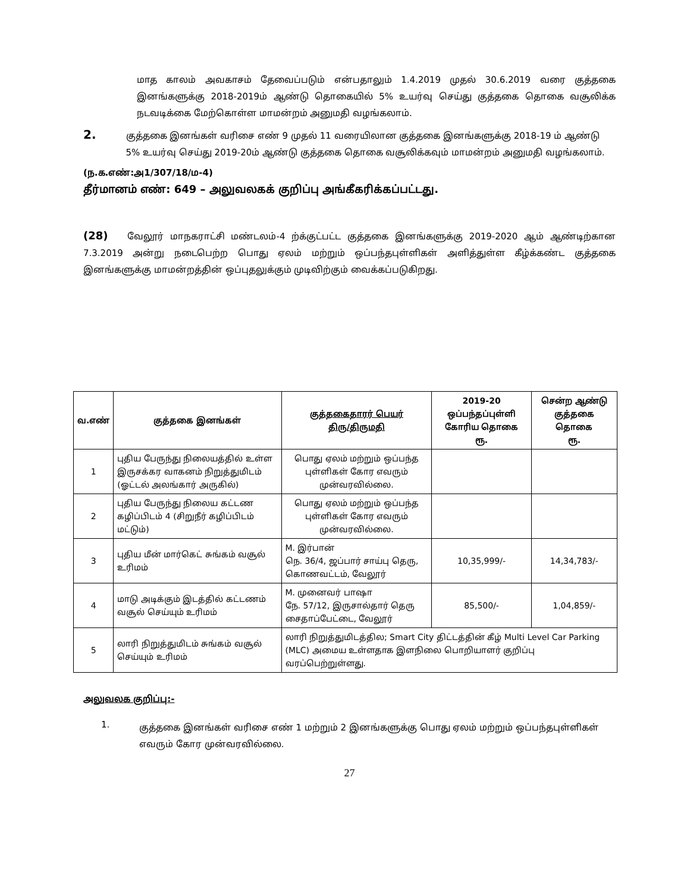மாத காலம் அவகாசம் தேவைப்படும் என்பதாலும் 1.4.2019 முதல் 30.6.2019 வரை குத்தகை இனங்களுக்கு 2018-2019ம் ஆண்டு தொகையில் 5% உயர்வு செய்து குத்தகை தொகை வசூலிக்க நடவடிக்கை மேற்கொள்ள மாமன்றம் அனுமதி வழங்கலாம்.
2.
குத்தகை இனங்கள் வரிசை எண் 9 முதல் 11 வரையிலான குத்தகை இனங்களுக்கு 2018-19 ம் ஆண்டு 5% உயர்வு செய்து 2019-20ம் ஆண்டு குத்தகை தொகை வசூலிக்கவும் மாமன்றம் அனுமதி வழங்கலாம்.
(ந.க.எண்:அ1/307/18/ம-4)
தீர்மானம் எண்: 649 – அலுவலகக் குறிப்பு அங்கீகரிக்கப்பட்டது.
(28) வேலூர் மாநகராட்சி மண்டலம்-4 ற்க்குட்பட்ட குத்தகை இனங்களுக்கு 2019-2020 ஆம் ஆண்டிற்கான 7.3.2019 அன்று நடைபெற்ற பொது ஏலம் மற்றும் ஒப்பந்தபுள்ளிகள் அளித்துள்ள கீழ்க்கண்ட குத்தகை இனங்களுக்கு மாமன்றத்தின் ஒப்புதலுக்கும் முடிவிற்கும் வைக்கப்படுகிறது.
| வ.எண் | குத்தகை இனங்கள் | குத்தகைதாரர் பெயர் திரு/திருமதி | 2019-20 ஒப்பந்தப்புள்ளி கோரிய தொகை ரூ. | சென்ற ஆண்டு குத்தகை தொகை ரூ. |
| --- | --- | --- | --- | --- |
| 1 | புதிய பேருந்து நிலையத்தில் உள்ள இருசக்கர வாகனம் நிறுத்துமிடம் (ஓட்டல் அலங்கார் அருகில்) | பொது ஏலம் மற்றும் ஒப்பந்த புள்ளிகள் கோர எவரும் முன்வரவில்லை. | | |
| 2 | புதிய பேருந்து நிலைய கட்டண கழிப்பிடம் 4 (சிறுநீர் கழிப்பிடம் மட்டும்) | பொது ஏலம் மற்றும் ஒப்பந்த புள்ளிகள் கோர எவரும் முன்வரவில்லை. | | |
| 3 | புதிய மீன் மார்கெட் சுங்கம் வசூல் உரிமம் | M. இர்பான் நெ. 36/4, ஜப்பார் சாய்பு தெரு, கொணவட்டம், வேலூர் | 10,35,999/- | 14,34,783/- |
| 4 | மாடு அடிக்கும் இடத்தில் கட்டணம் வசூல் செய்யும் உரிமம் | M. முனைவர் பாஷா நே. 57/12, இருசால்தார் தெரு சைதாப்பேட்டை, வேலூர் | 85,500/- | 1,04,859/- |
| 5 | லாரி நிறுத்துமிடம் சுங்கம் வசூல் செய்யும் உரிமம் | லாரி நிறுத்துமிடத்தில; Smart City திட்டத்தின் கீழ் Multi Level Car Parking (MLC) அமைய உள்ளதாக இளநிலை பொறியாளர் குறிப்பு வரப்பெற்றுள்ளது. | | |
அலுவலக குறிப்பு:-
1.
குத்தகை இனங்கள் வரிசை எண் 1 மற்றும் 2 இனங்களுக்கு பொது ஏலம் மற்றும் ஒப்பந்தபுள்ளிகள் எவரும் கோர முன்வரவில்லை.
27